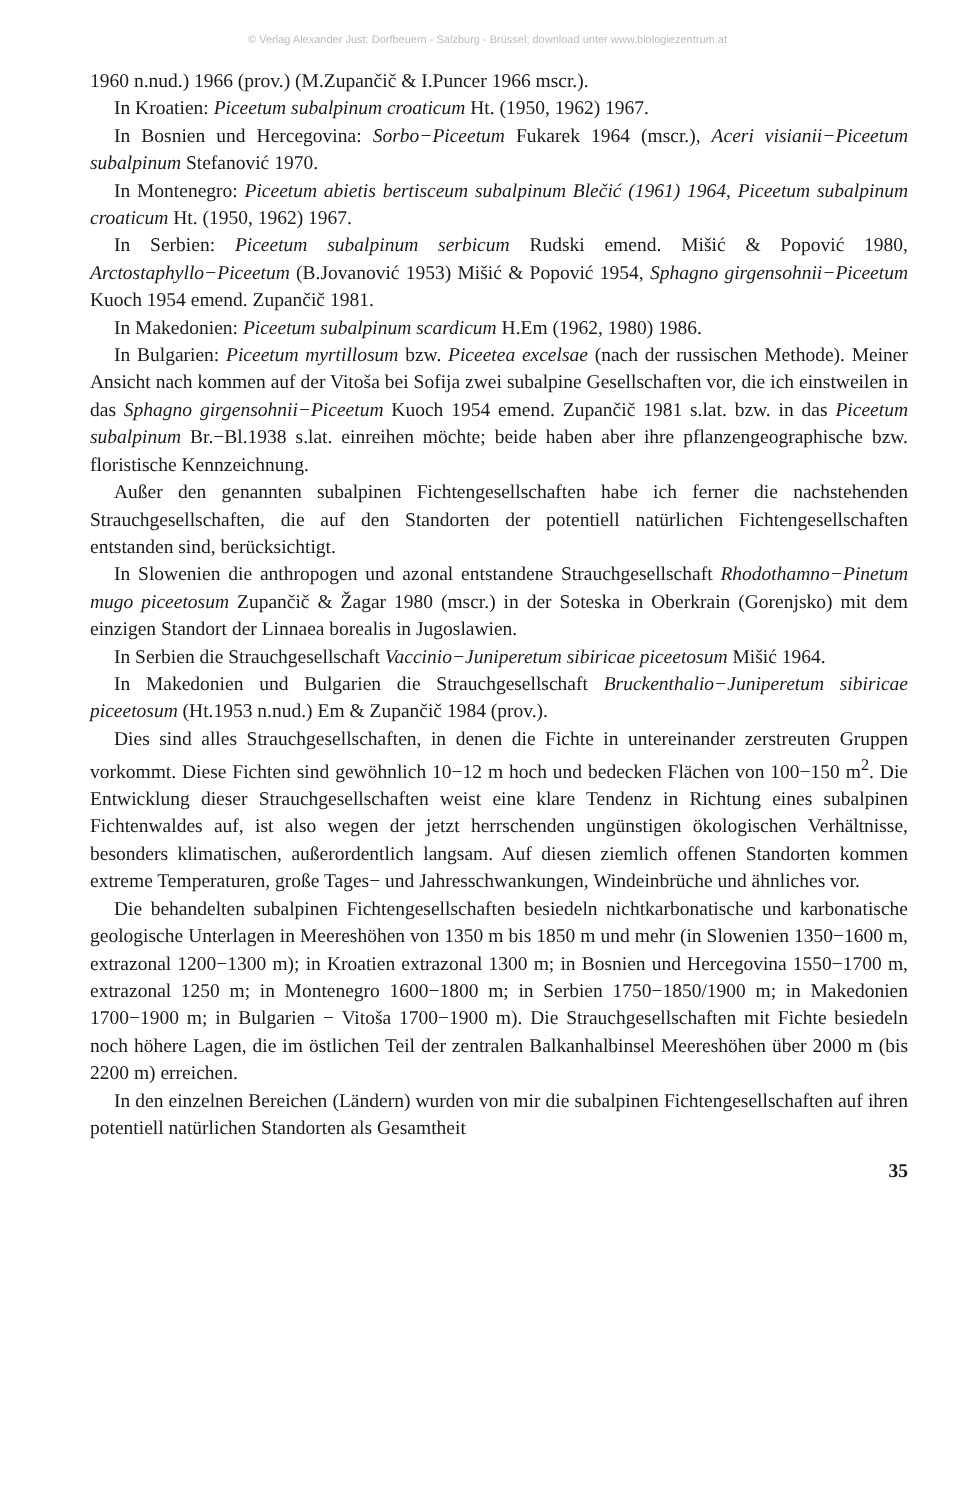© Verlag Alexander Just: Dorfbeuern - Salzburg - Brüssel; download unter www.biologiezentrum.at
1960 n.nud.) 1966 (prov.) (M.Zupančič & I.Puncer 1966 mscr.).
In Kroatien: Piceetum subalpinum croaticum Ht. (1950, 1962) 1967.
In Bosnien und Hercegovina: Sorbo−Piceetum Fukarek 1964 (mscr.), Aceri visianii−Piceetum subalpinum Stefanović 1970.
In Montenegro: Piceetum abietis bertisceum subalpinum Blečić (1961) 1964, Piceetum subalpinum croaticum Ht. (1950, 1962) 1967.
In Serbien: Piceetum subalpinum serbicum Rudski emend. Mišić & Popović 1980, Arctostaphyllo−Piceetum (B.Jovanović 1953) Mišić & Popović 1954, Sphagno girgensohnii−Piceetum Kuoch 1954 emend. Zupančič 1981.
In Makedonien: Piceetum subalpinum scardicum H.Em (1962, 1980) 1986.
In Bulgarien: Piceetum myrtillosum bzw. Piceetea excelsae (nach der russischen Methode). Meiner Ansicht nach kommen auf der Vitoša bei Sofija zwei subalpine Gesellschaften vor, die ich einstweilen in das Sphagno girgensohnii−Piceetum Kuoch 1954 emend. Zupančič 1981 s.lat. bzw. in das Piceetum subalpinum Br.−Bl.1938 s.lat. einreihen möchte; beide haben aber ihre pflanzengeographische bzw. floristische Kennzeichnung.
Außer den genannten subalpinen Fichtengesellschaften habe ich ferner die nachstehenden Strauchgesellschaften, die auf den Standorten der potentiell natürlichen Fichtengesellschaften entstanden sind, berücksichtigt.
In Slowenien die anthropogen und azonal entstandene Strauchgesellschaft Rhodothamno−Pinetum mugo piceetosum Zupančič & Žagar 1980 (mscr.) in der Soteska in Oberkrain (Gorenjsko) mit dem einzigen Standort der Linnaea borealis in Jugoslawien.
In Serbien die Strauchgesellschaft Vaccinio−Juniperetum sibiricae piceetosum Mišić 1964.
In Makedonien und Bulgarien die Strauchgesellschaft Bruckenthalio−Juniperetum sibiricae piceetosum (Ht.1953 n.nud.) Em & Zupančič 1984 (prov.).
Dies sind alles Strauchgesellschaften, in denen die Fichte in untereinander zerstreuten Gruppen vorkommt. Diese Fichten sind gewöhnlich 10−12 m hoch und bedecken Flächen von 100−150 m<sup>2</sup>. Die Entwicklung dieser Strauchgesellschaften weist eine klare Tendenz in Richtung eines subalpinen Fichtenwaldes auf, ist also wegen der jetzt herrschenden ungünstigen ökologischen Verhältnisse, besonders klimatischen, außerordentlich langsam. Auf diesen ziemlich offenen Standorten kommen extreme Temperaturen, große Tages− und Jahresschwankungen, Windeinbrüche und ähnliches vor.
Die behandelten subalpinen Fichtengesellschaften besiedeln nichtkarbonatische und karbonatische geologische Unterlagen in Meereshöhen von 1350 m bis 1850 m und mehr (in Slowenien 1350−1600 m, extrazonal 1200−1300 m); in Kroatien extrazonal 1300 m; in Bosnien und Hercegovina 1550−1700 m, extrazonal 1250 m; in Montenegro 1600−1800 m; in Serbien 1750−1850/1900 m; in Makedonien 1700−1900 m; in Bulgarien − Vitoša 1700−1900 m). Die Strauchgesellschaften mit Fichte besiedeln noch höhere Lagen, die im östlichen Teil der zentralen Balkanhalbinsel Meereshöhen über 2000 m (bis 2200 m) erreichen.
In den einzelnen Bereichen (Ländern) wurden von mir die subalpinen Fichtengesellschaften auf ihren potentiell natürlichen Standorten als Gesamtheit
35